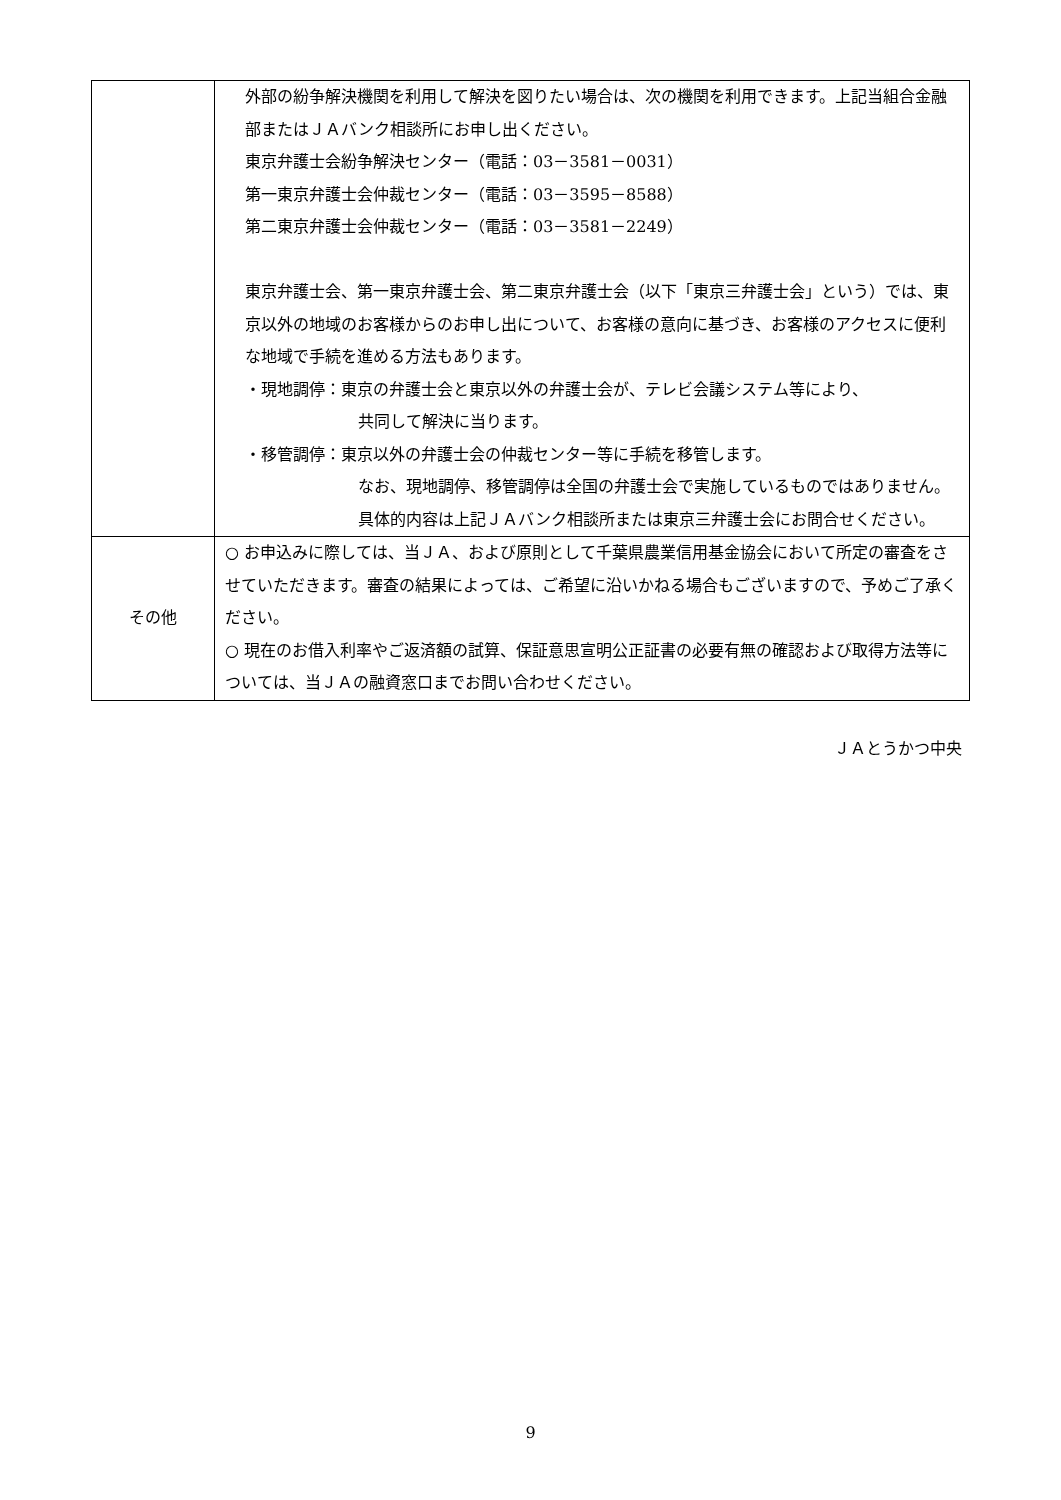| | 外部の紛争解決機関を利用して解決を図りたい場合は、次の機関を利用できます。上記当組合金融部またはＪＡバンク相談所にお申し出ください。 東京弁護士会紛争解決センター（電話：03－3581－0031） 第一東京弁護士会仲裁センター（電話：03－3595－8588） 第二東京弁護士会仲裁センター（電話：03－3581－2249） 東京弁護士会、第一東京弁護士会、第二東京弁護士会（以下「東京三弁護士会」という）では、東京以外の地域のお客様からのお申し出について、お客様の意向に基づき、お客様のアクセスに便利な地域で手続を進める方法もあります。 ・現地調停：東京の弁護士会と東京以外の弁護士会が、テレビ会議システム等により、 共同して解決に当ります。 ・移管調停：東京以外の弁護士会の仲裁センター等に手続を移管します。 なお、現地調停、移管調停は全国の弁護士会で実施しているものではありません。具体的内容は上記ＪＡバンク相談所または東京三弁護士会にお問合せください。 |
| その他 | ○ お申込みに際しては、当ＪＡ、および原則として千葉県農業信用基金協会において所定の審査をさせていただきます。審査の結果によっては、ご希望に沿いかねる場合もございますので、予めご了承ください。 ○ 現在のお借入利率やご返済額の試算、保証意思宣明公正証書の必要有無の確認および取得方法等については、当ＪＡの融資窓口までお問い合わせください。 |
ＪＡとうかつ中央
9